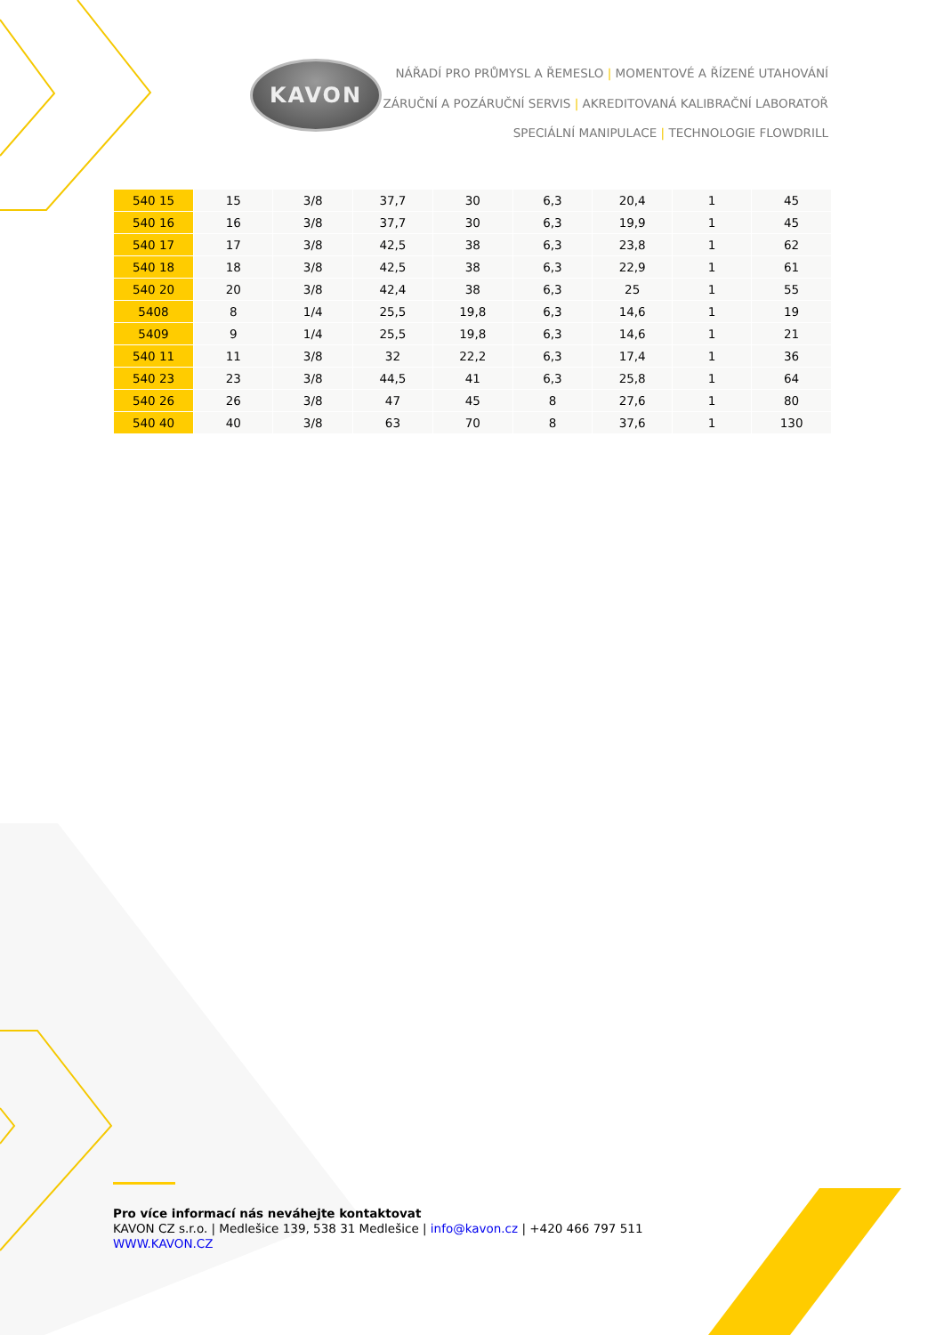KAVON
NÁŘADÍ PRO PRŮMYSL A ŘEMESLO | MOMENTOVÉ A ŘÍZENÉ UTAHOVÁNÍ
ZÁRUČNÍ A POZÁRUČNÍ SERVIS | AKREDITOVANÁ KALIBRAČNÍ LABORATOŘ
SPECIÁLNÍ MANIPULACE | TECHNOLOGIE FLOWDRILL
| 540 15 | 15 | 3/8 | 37,7 | 30 | 6,3 | 20,4 | 1 | 45 |
| 540 16 | 16 | 3/8 | 37,7 | 30 | 6,3 | 19,9 | 1 | 45 |
| 540 17 | 17 | 3/8 | 42,5 | 38 | 6,3 | 23,8 | 1 | 62 |
| 540 18 | 18 | 3/8 | 42,5 | 38 | 6,3 | 22,9 | 1 | 61 |
| 540 20 | 20 | 3/8 | 42,4 | 38 | 6,3 | 25 | 1 | 55 |
| 5408 | 8 | 1/4 | 25,5 | 19,8 | 6,3 | 14,6 | 1 | 19 |
| 5409 | 9 | 1/4 | 25,5 | 19,8 | 6,3 | 14,6 | 1 | 21 |
| 540 11 | 11 | 3/8 | 32 | 22,2 | 6,3 | 17,4 | 1 | 36 |
| 540 23 | 23 | 3/8 | 44,5 | 41 | 6,3 | 25,8 | 1 | 64 |
| 540 26 | 26 | 3/8 | 47 | 45 | 8 | 27,6 | 1 | 80 |
| 540 40 | 40 | 3/8 | 63 | 70 | 8 | 37,6 | 1 | 130 |
Pro více informací nás neváhejte kontaktovat
KAVON CZ s.r.o. | Medlešice 139, 538 31 Medlešice | info@kavon.cz | +420 466 797 511
WWW.KAVON.CZ